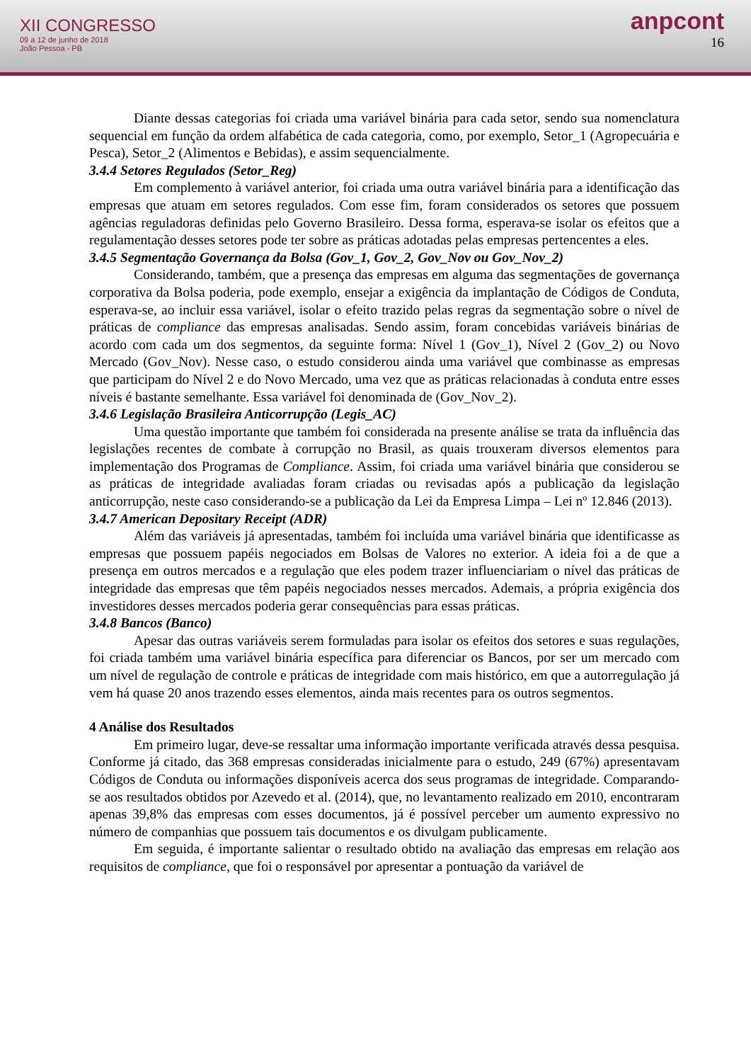XII CONGRESSO
09 a 12 de junho de 2018
João Pessoa - PB
anpcont
16
Diante dessas categorias foi criada uma variável binária para cada setor, sendo sua nomenclatura sequencial em função da ordem alfabética de cada categoria, como, por exemplo, Setor_1 (Agropecuária e Pesca), Setor_2 (Alimentos e Bebidas), e assim sequencialmente.
3.4.4 Setores Regulados (Setor_Reg)
Em complemento à variável anterior, foi criada uma outra variável binária para a identificação das empresas que atuam em setores regulados. Com esse fim, foram considerados os setores que possuem agências reguladoras definidas pelo Governo Brasileiro. Dessa forma, esperava-se isolar os efeitos que a regulamentação desses setores pode ter sobre as práticas adotadas pelas empresas pertencentes a eles.
3.4.5 Segmentação Governança da Bolsa (Gov_1, Gov_2, Gov_Nov ou Gov_Nov_2)
Considerando, também, que a presença das empresas em alguma das segmentações de governança corporativa da Bolsa poderia, pode exemplo, ensejar a exigência da implantação de Códigos de Conduta, esperava-se, ao incluir essa variável, isolar o efeito trazido pelas regras da segmentação sobre o nível de práticas de compliance das empresas analisadas. Sendo assim, foram concebidas variáveis binárias de acordo com cada um dos segmentos, da seguinte forma: Nível 1 (Gov_1), Nível 2 (Gov_2) ou Novo Mercado (Gov_Nov). Nesse caso, o estudo considerou ainda uma variável que combinasse as empresas que participam do Nível 2 e do Novo Mercado, uma vez que as práticas relacionadas à conduta entre esses níveis é bastante semelhante. Essa variável foi denominada de (Gov_Nov_2).
3.4.6 Legislação Brasileira Anticorrupção (Legis_AC)
Uma questão importante que também foi considerada na presente análise se trata da influência das legislações recentes de combate à corrupção no Brasil, as quais trouxeram diversos elementos para implementação dos Programas de Compliance. Assim, foi criada uma variável binária que considerou se as práticas de integridade avaliadas foram criadas ou revisadas após a publicação da legislação anticorrupção, neste caso considerando-se a publicação da Lei da Empresa Limpa – Lei nº 12.846 (2013).
3.4.7 American Depositary Receipt (ADR)
Além das variáveis já apresentadas, também foi incluída uma variável binária que identificasse as empresas que possuem papéis negociados em Bolsas de Valores no exterior. A ideia foi a de que a presença em outros mercados e a regulação que eles podem trazer influenciariam o nível das práticas de integridade das empresas que têm papéis negociados nesses mercados. Ademais, a própria exigência dos investidores desses mercados poderia gerar consequências para essas práticas.
3.4.8 Bancos (Banco)
Apesar das outras variáveis serem formuladas para isolar os efeitos dos setores e suas regulações, foi criada também uma variável binária específica para diferenciar os Bancos, por ser um mercado com um nível de regulação de controle e práticas de integridade com mais histórico, em que a autorregulação já vem há quase 20 anos trazendo esses elementos, ainda mais recentes para os outros segmentos.
4 Análise dos Resultados
Em primeiro lugar, deve-se ressaltar uma informação importante verificada através dessa pesquisa. Conforme já citado, das 368 empresas consideradas inicialmente para o estudo, 249 (67%) apresentavam Códigos de Conduta ou informações disponíveis acerca dos seus programas de integridade. Comparando-se aos resultados obtidos por Azevedo et al. (2014), que, no levantamento realizado em 2010, encontraram apenas 39,8% das empresas com esses documentos, já é possível perceber um aumento expressivo no número de companhias que possuem tais documentos e os divulgam publicamente.
Em seguida, é importante salientar o resultado obtido na avaliação das empresas em relação aos requisitos de compliance, que foi o responsável por apresentar a pontuação da variável de